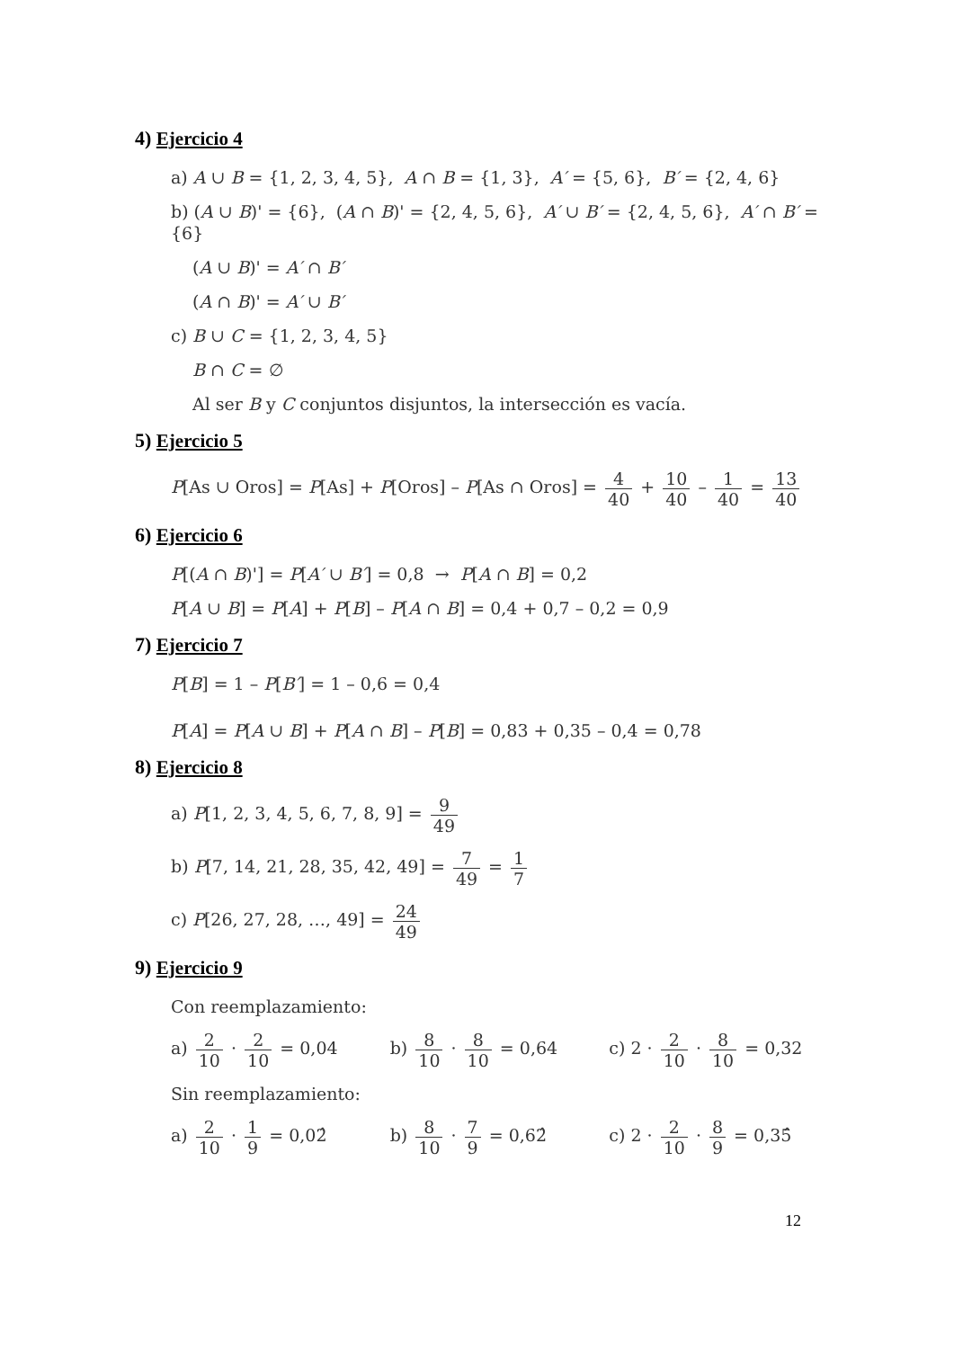4) Ejercicio 4
a) A ∪ B = {1, 2, 3, 4, 5}, A ∩ B = {1, 3}, A′ = {5, 6}, B′ = {2, 4, 6}
b) (A ∪ B)' = {6}, (A ∩ B)' = {2, 4, 5, 6}, A′ ∪ B′ = {2, 4, 5, 6}, A′ ∩ B′ = {6}
(A ∪ B)' = A′ ∩ B′
(A ∩ B)' = A′ ∪ B′
c) B ∪ C = {1, 2, 3, 4, 5}
B ∩ C = ∅
Al ser B y C conjuntos disjuntos, la intersección es vacía.
5) Ejercicio 5
P[As ∪ Oros] = P[As] + P[Oros] – P[As ∩ Oros] = 4 40 + 10 40 – 1 40 = 13 40
6) Ejercicio 6
P[(A ∩ B)'] = P[A′ ∪ B′] = 0,8 → P[A ∩ B] = 0,2
P[A ∪ B] = P[A] + P[B] – P[A ∩ B] = 0,4 + 0,7 – 0,2 = 0,9
7) Ejercicio 7
P[B] = 1 – P[B′] = 1 – 0,6 = 0,4
P[A] = P[A ∪ B] + P[A ∩ B] – P[B] = 0,83 + 0,35 – 0,4 = 0,78
8) Ejercicio 8
a) P[1, 2, 3, 4, 5, 6, 7, 8, 9] = 9 49
b) P[7, 14, 21, 28, 35, 42, 49] = 7 49 = 1 7
c) P[26, 27, 28, …, 49] = 24 49
9) Ejercicio 9
Con reemplazamiento:
a) 2 10 · 2 10 = 0,04 b) 8 10 · 8 10 = 0,64 c) 2 · 2 10 · 8 10 = 0,32
Sin reemplazamiento:
a) 2 10 · 1 9 = 0,02̂ b) 8 10 · 7 9 = 0,62̂ c) 2 · 2 10 · 8 9 = 0,35̂
12